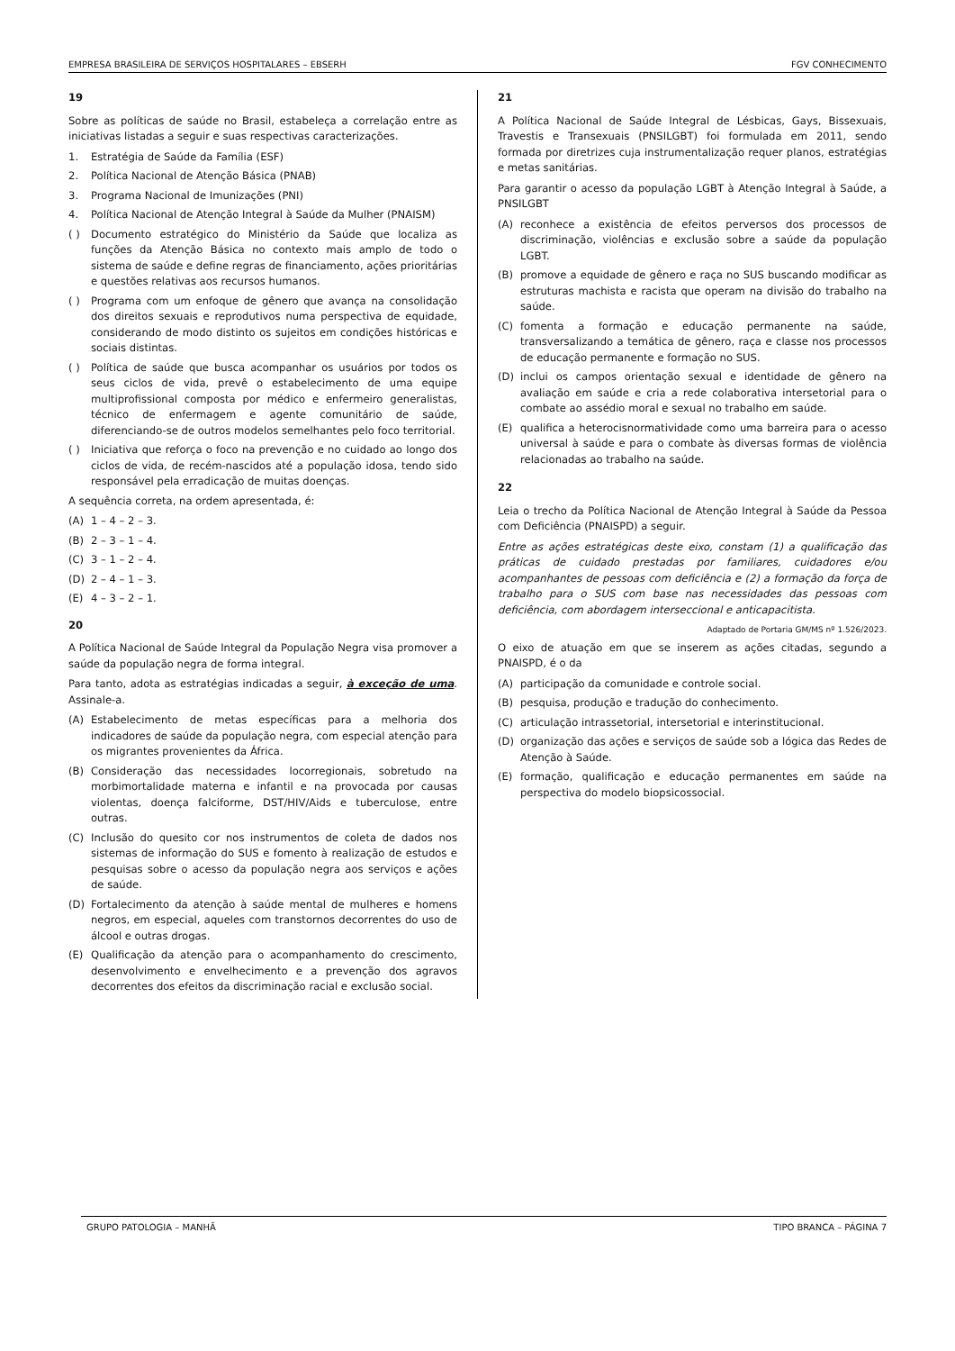EMPRESA BRASILEIRA DE SERVIÇOS HOSPITALARES – EBSERH FGV CONHECIMENTO
19
Sobre as políticas de saúde no Brasil, estabeleça a correlação entre as iniciativas listadas a seguir e suas respectivas caracterizações.
1. Estratégia de Saúde da Família (ESF)
2. Política Nacional de Atenção Básica (PNAB)
3. Programa Nacional de Imunizações (PNI)
4. Política Nacional de Atenção Integral à Saúde da Mulher (PNAISM)
( ) Documento estratégico do Ministério da Saúde que localiza as funções da Atenção Básica no contexto mais amplo de todo o sistema de saúde e define regras de financiamento, ações prioritárias e questões relativas aos recursos humanos.
( ) Programa com um enfoque de gênero que avança na consolidação dos direitos sexuais e reprodutivos numa perspectiva de equidade, considerando de modo distinto os sujeitos em condições históricas e sociais distintas.
( ) Política de saúde que busca acompanhar os usuários por todos os seus ciclos de vida, prevê o estabelecimento de uma equipe multiprofissional composta por médico e enfermeiro generalistas, técnico de enfermagem e agente comunitário de saúde, diferenciando-se de outros modelos semelhantes pelo foco territorial.
( ) Iniciativa que reforça o foco na prevenção e no cuidado ao longo dos ciclos de vida, de recém-nascidos até a população idosa, tendo sido responsável pela erradicação de muitas doenças.
A sequência correta, na ordem apresentada, é:
(A) 1 – 4 – 2 – 3.
(B) 2 – 3 – 1 – 4.
(C) 3 – 1 – 2 – 4.
(D) 2 – 4 – 1 – 3.
(E) 4 – 3 – 2 – 1.
20
A Política Nacional de Saúde Integral da População Negra visa promover a saúde da população negra de forma integral.
Para tanto, adota as estratégias indicadas a seguir, à exceção de uma. Assinale-a.
(A) Estabelecimento de metas específicas para a melhoria dos indicadores de saúde da população negra, com especial atenção para os migrantes provenientes da África.
(B) Consideração das necessidades locorregionais, sobretudo na morbimortalidade materna e infantil e na provocada por causas violentas, doença falciforme, DST/HIV/Aids e tuberculose, entre outras.
(C) Inclusão do quesito cor nos instrumentos de coleta de dados nos sistemas de informação do SUS e fomento à realização de estudos e pesquisas sobre o acesso da população negra aos serviços e ações de saúde.
(D) Fortalecimento da atenção à saúde mental de mulheres e homens negros, em especial, aqueles com transtornos decorrentes do uso de álcool e outras drogas.
(E) Qualificação da atenção para o acompanhamento do crescimento, desenvolvimento e envelhecimento e a prevenção dos agravos decorrentes dos efeitos da discriminação racial e exclusão social.
21
A Política Nacional de Saúde Integral de Lésbicas, Gays, Bissexuais, Travestis e Transexuais (PNSILGBT) foi formulada em 2011, sendo formada por diretrizes cuja instrumentalização requer planos, estratégias e metas sanitárias.
Para garantir o acesso da população LGBT à Atenção Integral à Saúde, a PNSILGBT
(A) reconhece a existência de efeitos perversos dos processos de discriminação, violências e exclusão sobre a saúde da população LGBT.
(B) promove a equidade de gênero e raça no SUS buscando modificar as estruturas machista e racista que operam na divisão do trabalho na saúde.
(C) fomenta a formação e educação permanente na saúde, transversalizando a temática de gênero, raça e classe nos processos de educação permanente e formação no SUS.
(D) inclui os campos orientação sexual e identidade de gênero na avaliação em saúde e cria a rede colaborativa intersetorial para o combate ao assédio moral e sexual no trabalho em saúde.
(E) qualifica a heterocisnormatividade como uma barreira para o acesso universal à saúde e para o combate às diversas formas de violência relacionadas ao trabalho na saúde.
22
Leia o trecho da Política Nacional de Atenção Integral à Saúde da Pessoa com Deficiência (PNAISPD) a seguir.
Entre as ações estratégicas deste eixo, constam (1) a qualificação das práticas de cuidado prestadas por familiares, cuidadores e/ou acompanhantes de pessoas com deficiência e (2) a formação da força de trabalho para o SUS com base nas necessidades das pessoas com deficiência, com abordagem interseccional e anticapacitista.
Adaptado de Portaria GM/MS nº 1.526/2023.
O eixo de atuação em que se inserem as ações citadas, segundo a PNAISPD, é o da
(A) participação da comunidade e controle social.
(B) pesquisa, produção e tradução do conhecimento.
(C) articulação intrassetorial, intersetorial e interinstitucional.
(D) organização das ações e serviços de saúde sob a lógica das Redes de Atenção à Saúde.
(E) formação, qualificação e educação permanentes em saúde na perspectiva do modelo biopsicossocial.
GRUPO PATOLOGIA – MANHÃ TIPO BRANCA – PÁGINA 7